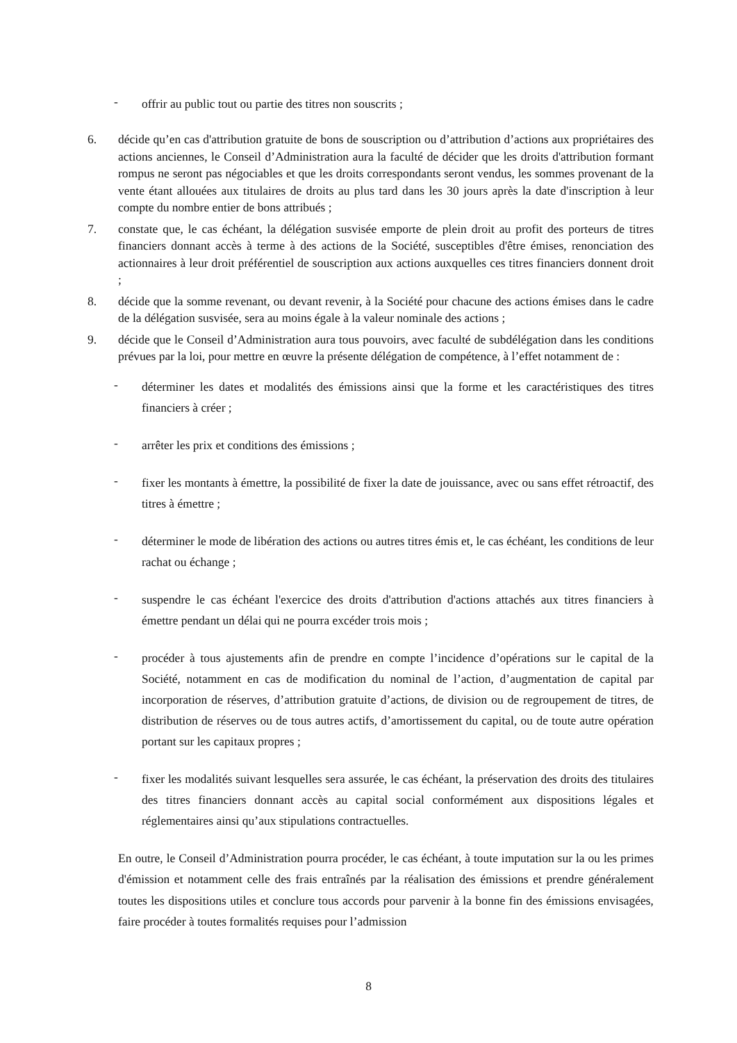- offrir au public tout ou partie des titres non souscrits ;
6. décide qu’en cas d'attribution gratuite de bons de souscription ou d’attribution d’actions aux propriétaires des actions anciennes, le Conseil d’Administration aura la faculté de décider que les droits d'attribution formant rompus ne seront pas négociables et que les droits correspondants seront vendus, les sommes provenant de la vente étant allouées aux titulaires de droits au plus tard dans les 30 jours après la date d'inscription à leur compte du nombre entier de bons attribués ;
7. constate que, le cas échéant, la délégation susvisée emporte de plein droit au profit des porteurs de titres financiers donnant accès à terme à des actions de la Société, susceptibles d'être émises, renonciation des actionnaires à leur droit préférentiel de souscription aux actions auxquelles ces titres financiers donnent droit ;
8. décide que la somme revenant, ou devant revenir, à la Société pour chacune des actions émises dans le cadre de la délégation susvisée, sera au moins égale à la valeur nominale des actions ;
9. décide que le Conseil d’Administration aura tous pouvoirs, avec faculté de subdélégation dans les conditions prévues par la loi, pour mettre en œuvre la présente délégation de compétence, à l’effet notamment de :
- déterminer les dates et modalités des émissions ainsi que la forme et les caractéristiques des titres financiers à créer ;
- arrêter les prix et conditions des émissions ;
- fixer les montants à émettre, la possibilité de fixer la date de jouissance, avec ou sans effet rétroactif, des titres à émettre ;
- déterminer le mode de libération des actions ou autres titres émis et, le cas échéant, les conditions de leur rachat ou échange ;
- suspendre le cas échéant l'exercice des droits d'attribution d'actions attachés aux titres financiers à émettre pendant un délai qui ne pourra excéder trois mois ;
- procéder à tous ajustements afin de prendre en compte l’incidence d’opérations sur le capital de la Société, notamment en cas de modification du nominal de l’action, d’augmentation de capital par incorporation de réserves, d’attribution gratuite d’actions, de division ou de regroupement de titres, de distribution de réserves ou de tous autres actifs, d’amortissement du capital, ou de toute autre opération portant sur les capitaux propres ;
- fixer les modalités suivant lesquelles sera assurée, le cas échéant, la préservation des droits des titulaires des titres financiers donnant accès au capital social conformément aux dispositions légales et réglementaires ainsi qu’aux stipulations contractuelles.
En outre, le Conseil d’Administration pourra procéder, le cas échéant, à toute imputation sur la ou les primes d'émission et notamment celle des frais entraînés par la réalisation des émissions et prendre généralement toutes les dispositions utiles et conclure tous accords pour parvenir à la bonne fin des émissions envisagées, faire procéder à toutes formalités requises pour l’admission
8